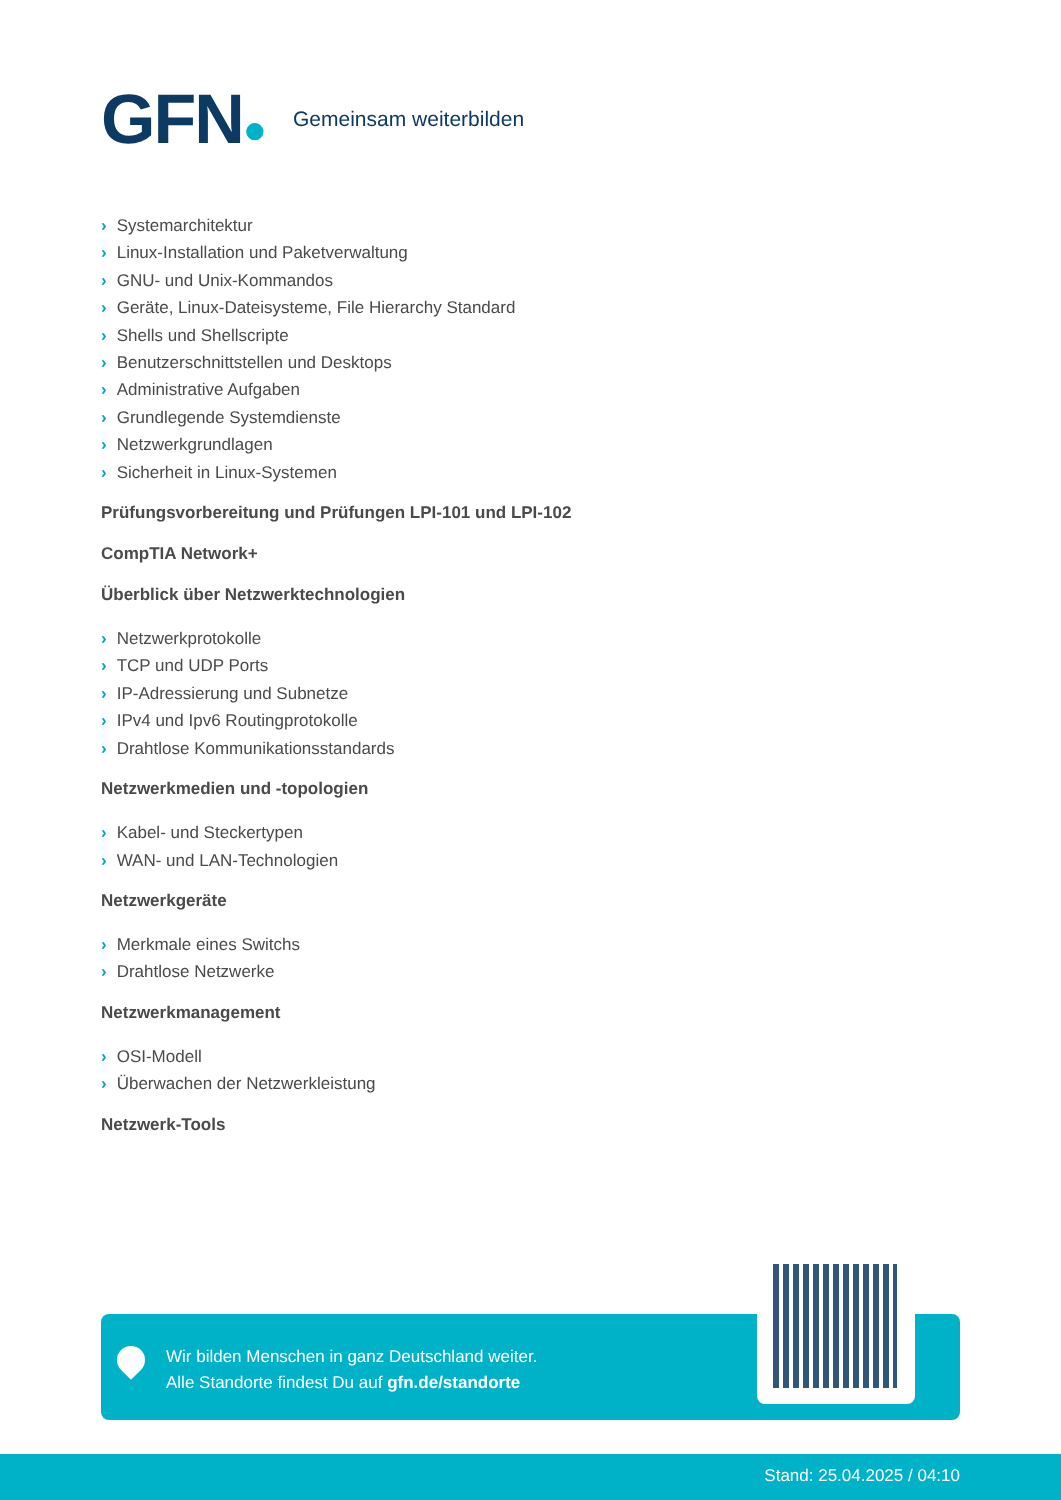GFN●
Gemeinsam weiterbilden
› Systemarchitektur
› Linux-Installation und Paketverwaltung
› GNU- und Unix-Kommandos
› Geräte, Linux-Dateisysteme, File Hierarchy Standard
› Shells und Shellscripte
› Benutzerschnittstellen und Desktops
› Administrative Aufgaben
› Grundlegende Systemdienste
› Netzwerkgrundlagen
› Sicherheit in Linux-Systemen
Prüfungsvorbereitung und Prüfungen LPI-101 und LPI-102
CompTIA Network+
Überblick über Netzwerktechnologien
› Netzwerkprotokolle
› TCP und UDP Ports
› IP-Adressierung und Subnetze
› IPv4 und Ipv6 Routingprotokolle
› Drahtlose Kommunikationsstandards
Netzwerkmedien und -topologien
› Kabel- und Steckertypen
› WAN- und LAN-Technologien
Netzwerkgeräte
› Merkmale eines Switchs
› Drahtlose Netzwerke
Netzwerkmanagement
› OSI-Modell
› Überwachen der Netzwerkleistung
Netzwerk-Tools
Wir bilden Menschen in ganz Deutschland weiter.
Alle Standorte findest Du auf gfn.de/standorte
Stand: 25.04.2025 / 04:10